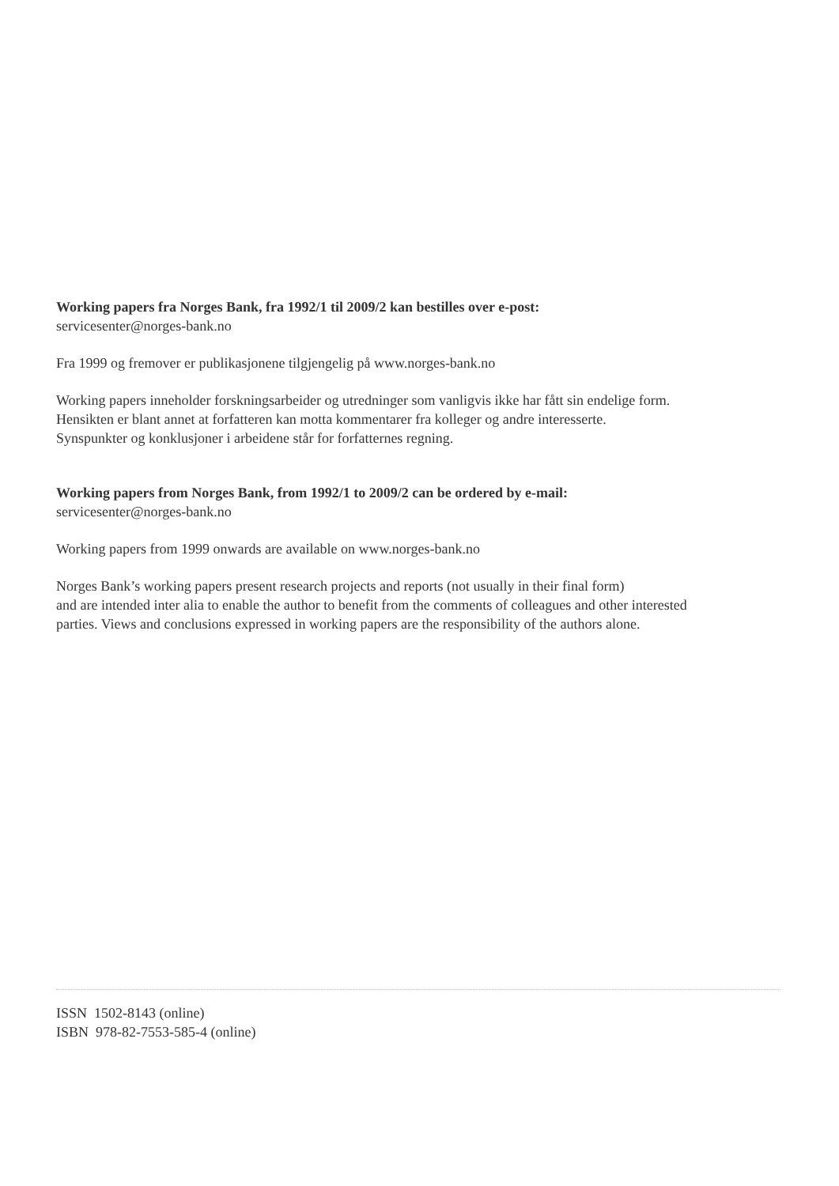Working papers fra Norges Bank, fra 1992/1 til 2009/2 kan bestilles over e-post:
servicesenter@norges-bank.no
Fra 1999 og fremover er publikasjonene tilgjengelig på www.norges-bank.no
Working papers inneholder forskningsarbeider og utredninger som vanligvis ikke har fått sin endelige form.
Hensikten er blant annet at forfatteren kan motta kommentarer fra kolleger og andre interesserte.
Synspunkter og konklusjoner i arbeidene står for forfatternes regning.
Working papers from Norges Bank, from 1992/1 to 2009/2 can be ordered by e-mail:
servicesenter@norges-bank.no
Working papers from 1999 onwards are available on www.norges-bank.no
Norges Bank’s working papers present research projects and reports (not usually in their final form)
and are intended inter alia to enable the author to benefit from the comments of colleagues and other interested
parties. Views and conclusions expressed in working papers are the responsibility of the authors alone.
ISSN 1502-8143 (online)
ISBN 978-82-7553-585-4 (online)